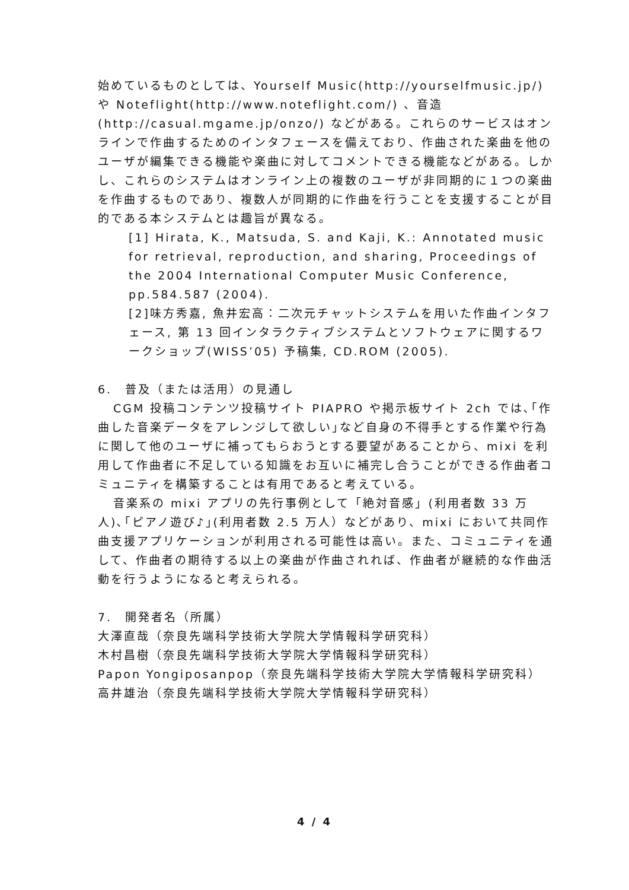始めているものとしては、Yourself Music(http://yourselfmusic.jp/)や Noteflight(http://www.noteflight.com/) 、音造(http://casual.mgame.jp/onzo/) などがある。これらのサービスはオンラインで作曲するためのインタフェースを備えており、作曲された楽曲を他のユーザが編集できる機能や楽曲に対してコメントできる機能などがある。しかし、これらのシステムはオンライン上の複数のユーザが非同期的に１つの楽曲を作曲するものであり、複数人が同期的に作曲を行うことを支援することが目的である本システムとは趣旨が異なる。
[1] Hirata, K., Matsuda, S. and Kaji, K.: Annotated music for retrieval, reproduction, and sharing, Proceedings of the 2004 International Computer Music Conference, pp.584.587 (2004).
[2]味方秀嘉, 魚井宏高：二次元チャットシステムを用いた作曲インタフェース, 第 13 回インタラクティブシステムとソフトウェアに関するワークショップ(WISS’05) 予稿集, CD.ROM (2005).
6.　普及（または活用）の見通し
CGM 投稿コンテンツ投稿サイト PIAPRO や掲示板サイト 2ch では､｢作曲した音楽データをアレンジして欲しい｣など自身の不得手とする作業や行為に関して他のユーザに補ってもらおうとする要望があることから、mixi を利用して作曲者に不足している知識をお互いに補完し合うことができる作曲者コミュニティを構築することは有用であると考えている。
音楽系の mixi アプリの先行事例として「絶対音感」(利用者数 33 万人)､｢ピアノ遊び♪｣(利用者数 2.5 万人）などがあり、mixi において共同作曲支援アプリケーションが利用される可能性は高い。また、コミュニティを通して、作曲者の期待する以上の楽曲が作曲されれば、作曲者が継続的な作曲活動を行うようになると考えられる。
7.　開発者名（所属）
大澤直哉（奈良先端科学技術大学院大学情報科学研究科）
木村昌樹（奈良先端科学技術大学院大学情報科学研究科）
Papon Yongiposanpop（奈良先端科学技術大学院大学情報科学研究科）
高井雄治（奈良先端科学技術大学院大学情報科学研究科）
4 / 4